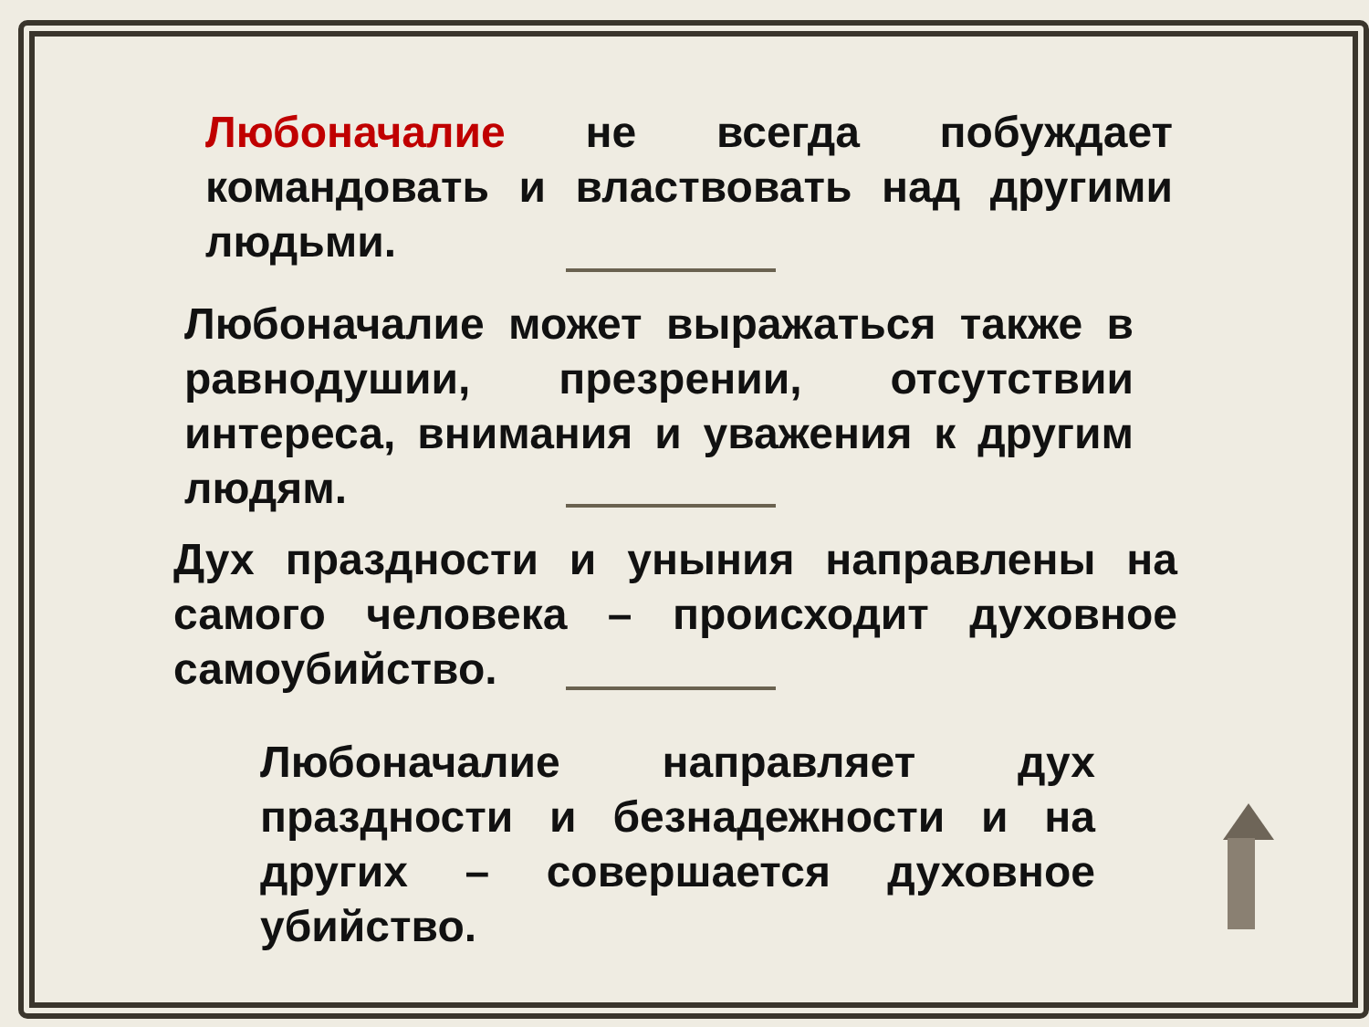Любоначалие не всегда побуждает командовать и властвовать над другими людьми.
Любоначалие может выражаться также в равнодушии, презрении, отсутствии интереса, внимания и уважения к другим людям.
Дух праздности и уныния направлены на самого человека – происходит духовное самоубийство.
Любоначалие направляет дух праздности и безнадежности и на других – совершается духовное убийство.